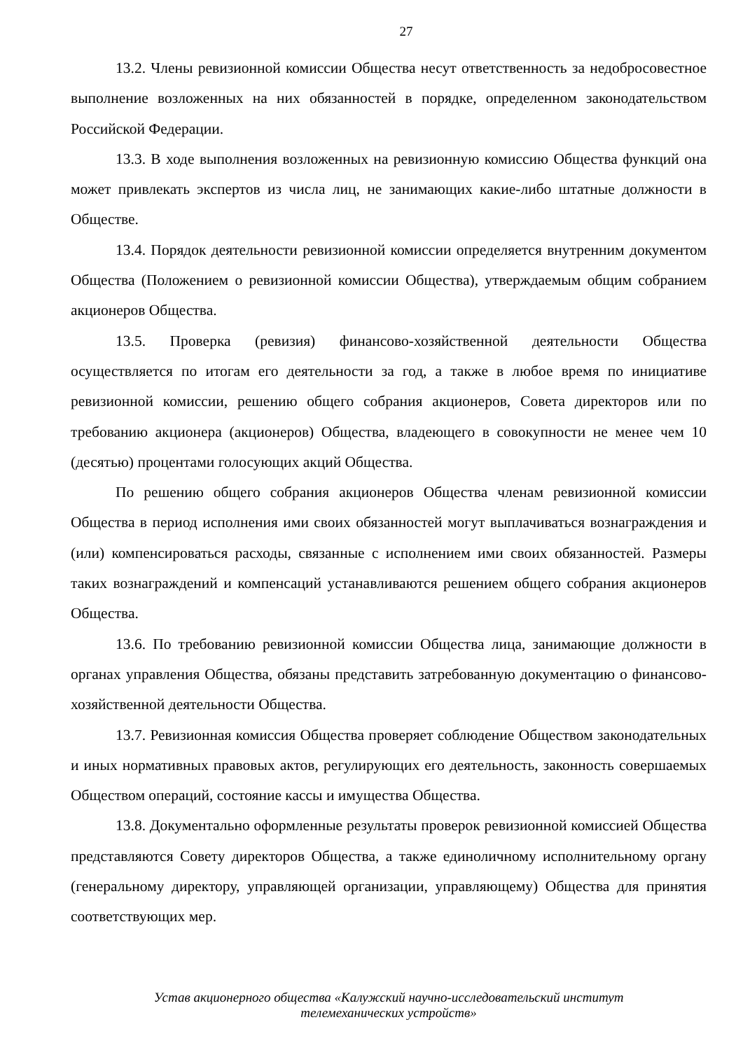27
13.2. Члены ревизионной комиссии Общества несут ответственность за недобросовестное выполнение возложенных на них обязанностей в порядке, определенном законодательством Российской Федерации.
13.3. В ходе выполнения возложенных на ревизионную комиссию Общества функций она может привлекать экспертов из числа лиц, не занимающих какие-либо штатные должности в Обществе.
13.4. Порядок деятельности ревизионной комиссии определяется внутренним документом Общества (Положением о ревизионной комиссии Общества), утверждаемым общим собранием акционеров Общества.
13.5. Проверка (ревизия) финансово-хозяйственной деятельности Общества осуществляется по итогам его деятельности за год, а также в любое время по инициативе ревизионной комиссии, решению общего собрания акционеров, Совета директоров или по требованию акционера (акционеров) Общества, владеющего в совокупности не менее чем 10 (десятью) процентами голосующих акций Общества.
По решению общего собрания акционеров Общества членам ревизионной комиссии Общества в период исполнения ими своих обязанностей могут выплачиваться вознаграждения и (или) компенсироваться расходы, связанные с исполнением ими своих обязанностей. Размеры таких вознаграждений и компенсаций устанавливаются решением общего собрания акционеров Общества.
13.6. По требованию ревизионной комиссии Общества лица, занимающие должности в органах управления Общества, обязаны представить затребованную документацию о финансово-хозяйственной деятельности Общества.
13.7. Ревизионная комиссия Общества проверяет соблюдение Обществом законодательных и иных нормативных правовых актов, регулирующих его деятельность, законность совершаемых Обществом операций, состояние кассы и имущества Общества.
13.8. Документально оформленные результаты проверок ревизионной комиссией Общества представляются Совету директоров Общества, а также единоличному исполнительному органу (генеральному директору, управляющей организации, управляющему) Общества для принятия соответствующих мер.
Устав акционерного общества «Калужский научно-исследовательский институт
телемеханических устройств»